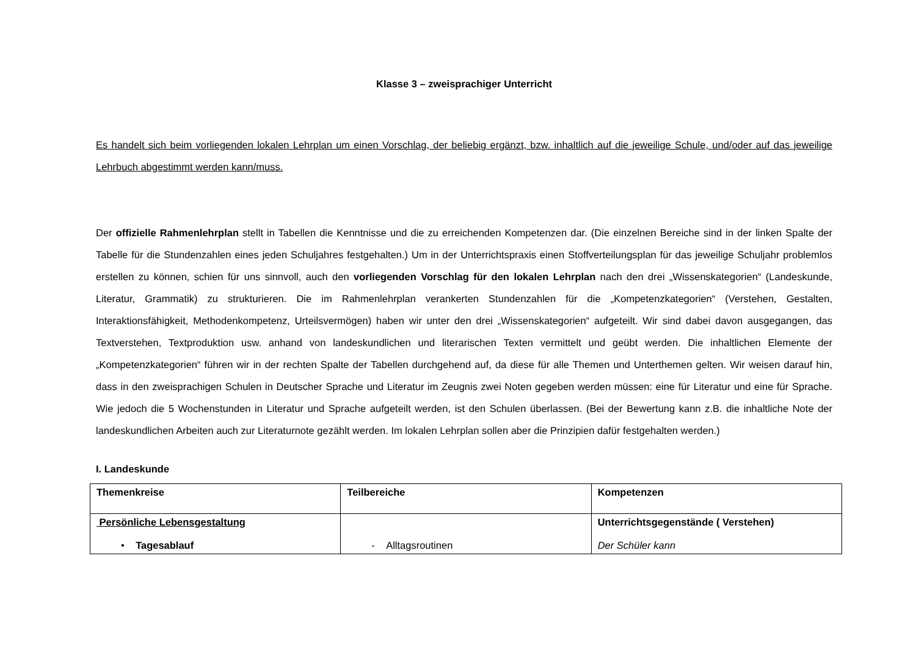Klasse 3 – zweisprachiger Unterricht
Es handelt sich beim vorliegenden lokalen Lehrplan um einen Vorschlag, der beliebig ergänzt, bzw. inhaltlich auf die jeweilige Schule, und/oder auf das jeweilige Lehrbuch abgestimmt werden kann/muss.
Der offizielle Rahmenlehrplan stellt in Tabellen die Kenntnisse und die zu erreichenden Kompetenzen dar. (Die einzelnen Bereiche sind in der linken Spalte der Tabelle für die Stundenzahlen eines jeden Schuljahres festgehalten.) Um in der Unterrichtspraxis einen Stoffverteilungsplan für das jeweilige Schuljahr problemlos erstellen zu können, schien für uns sinnvoll, auch den vorliegenden Vorschlag für den lokalen Lehrplan nach den drei „Wissenskategorien“ (Landeskunde, Literatur, Grammatik) zu strukturieren. Die im Rahmenlehrplan verankerten Stundenzahlen für die „Kompetenzkategorien“ (Verstehen, Gestalten, Interaktionsfähigkeit, Methodenkompetenz, Urteilsvermögen) haben wir unter den drei „Wissenskategorien“ aufgeteilt. Wir sind dabei davon ausgegangen, das Textverstehen, Textproduktion usw. anhand von landeskundlichen und literarischen Texten vermittelt und geübt werden. Die inhaltlichen Elemente der „Kompetenzkategorien“ führen wir in der rechten Spalte der Tabellen durchgehend auf, da diese für alle Themen und Unterthemen gelten. Wir weisen darauf hin, dass in den zweisprachigen Schulen in Deutscher Sprache und Literatur im Zeugnis zwei Noten gegeben werden müssen: eine für Literatur und eine für Sprache. Wie jedoch die 5 Wochenstunden in Literatur und Sprache aufgeteilt werden, ist den Schulen überlassen. (Bei der Bewertung kann z.B. die inhaltliche Note der landeskundlichen Arbeiten auch zur Literaturnote gezählt werden. Im lokalen Lehrplan sollen aber die Prinzipien dafür festgehalten werden.)
I. Landeskunde
| Themenkreise | Teilbereiche | Kompetenzen |
| Persönliche Lebensgestaltung • Tagesablauf | - Alltagsroutinen | Unterrichtsgegenstände ( Verstehen) Der Schüler kann |